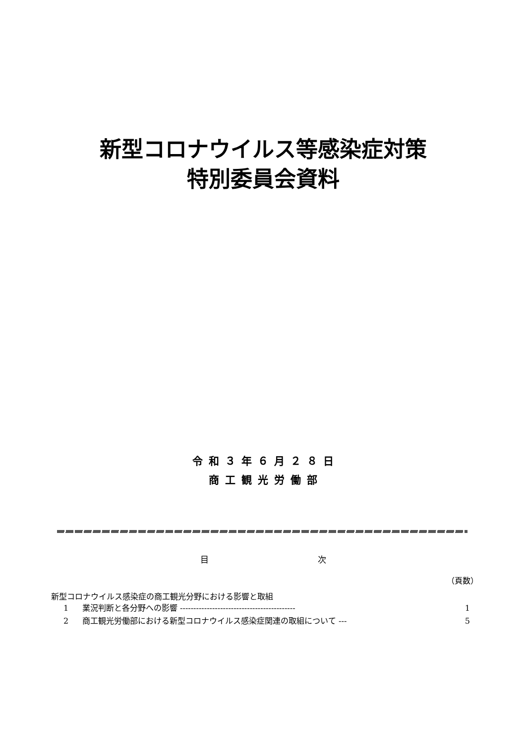新型コロナウイルス等感染症対策
特別委員会資料
令和３年６月２８日
商工観光労働部
目 次
（頁数）
新型コロナウイルス感染症の商工観光分野における影響と取組
1 業況判断と各分野への影響 ------------------------------------------- 1
2 商工観光労働部における新型コロナウイルス感染症関連の取組について --- 5